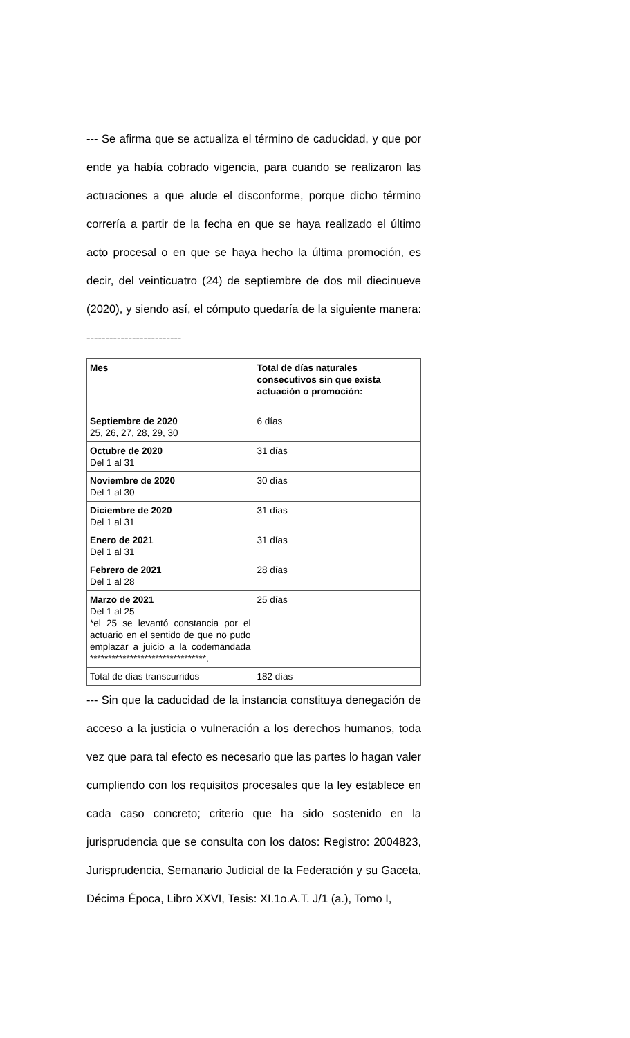--- Se afirma que se actualiza el término de caducidad, y que por ende ya había cobrado vigencia, para cuando se realizaron las actuaciones a que alude el disconforme, porque dicho término correría a partir de la fecha en que se haya realizado el último acto procesal o en que se haya hecho la última promoción, es decir, del veinticuatro (24) de septiembre de dos mil diecinueve (2020), y siendo así, el cómputo quedaría de la siguiente manera: -------------------------
| Mes | Total de días naturales consecutivos sin que exista actuación o promoción: |
| Septiembre de 2020 25, 26, 27, 28, 29, 30 | 6 días |
| Octubre de 2020 Del 1 al 31 | 31 días |
| Noviembre de 2020 Del 1 al 30 | 30 días |
| Diciembre de 2020 Del 1 al 31 | 31 días |
| Enero de 2021 Del 1 al 31 | 31 días |
| Febrero de 2021 Del 1 al 28 | 28 días |
| Marzo de 2021 Del 1 al 25 *el 25 se levantó constancia por el actuario en el sentido de que no pudo emplazar a juicio a la codemandada ********************************. | 25 días |
| Total de días transcurridos | 182 días |
--- Sin que la caducidad de la instancia constituya denegación de acceso a la justicia o vulneración a los derechos humanos, toda vez que para tal efecto es necesario que las partes lo hagan valer cumpliendo con los requisitos procesales que la ley establece en cada caso concreto; criterio que ha sido sostenido en la jurisprudencia que se consulta con los datos: Registro: 2004823, Jurisprudencia, Semanario Judicial de la Federación y su Gaceta, Décima Época, Libro XXVI, Tesis: XI.1o.A.T. J/1 (a.), Tomo I,